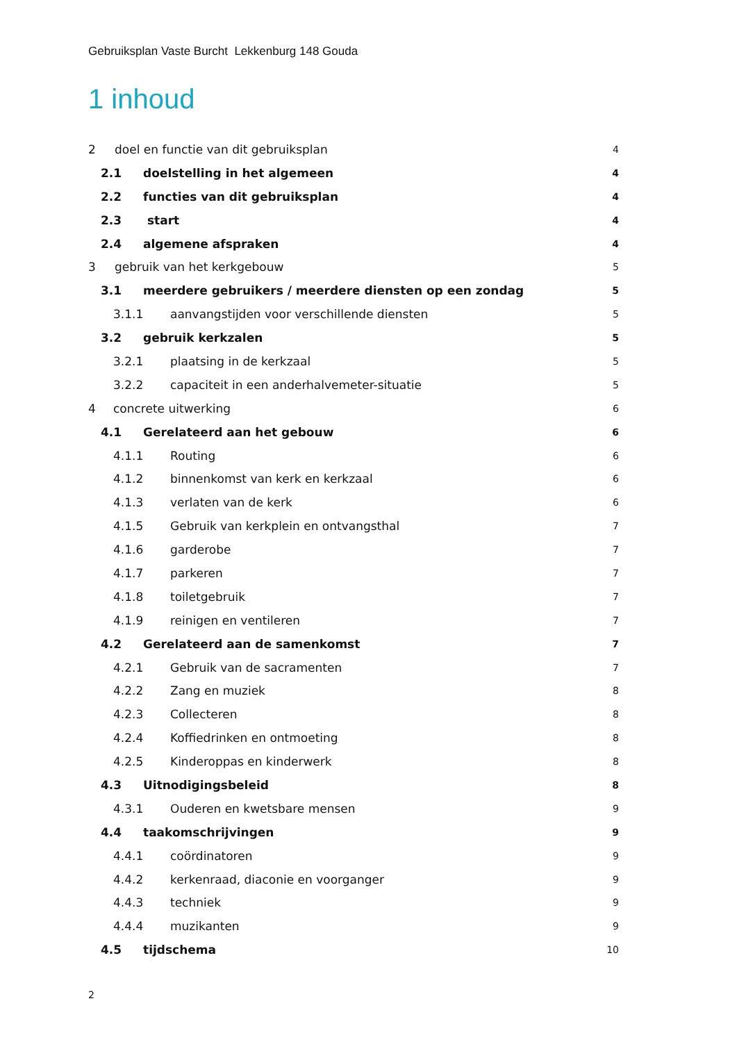Gebruiksplan Vaste Burcht Lekkenburg 148 Gouda
1 inhoud
2 doel en functie van dit gebruiksplan 4
2.1 doelstelling in het algemeen 4
2.2 functies van dit gebruiksplan 4
2.3 start 4
2.4 algemene afspraken 4
3 gebruik van het kerkgebouw 5
3.1 meerdere gebruikers / meerdere diensten op een zondag 5
3.1.1 aanvangstijden voor verschillende diensten 5
3.2 gebruik kerkzalen 5
3.2.1 plaatsing in de kerkzaal 5
3.2.2 capaciteit in een anderhalvemeter-situatie 5
4 concrete uitwerking 6
4.1 Gerelateerd aan het gebouw 6
4.1.1 Routing 6
4.1.2 binnenkomst van kerk en kerkzaal 6
4.1.3 verlaten van de kerk 6
4.1.5 Gebruik van kerkplein en ontvangsthal 7
4.1.6 garderobe 7
4.1.7 parkeren 7
4.1.8 toiletgebruik 7
4.1.9 reinigen en ventileren 7
4.2 Gerelateerd aan de samenkomst 7
4.2.1 Gebruik van de sacramenten 7
4.2.2 Zang en muziek 8
4.2.3 Collecteren 8
4.2.4 Koffiedrinken en ontmoeting 8
4.2.5 Kinderoppas en kinderwerk 8
4.3 Uitnodigingsbeleid 8
4.3.1 Ouderen en kwetsbare mensen 9
4.4 taakomschrijvingen 9
4.4.1 coördinatoren 9
4.4.2 kerkenraad, diaconie en voorganger 9
4.4.3 techniek 9
4.4.4 muzikanten 9
4.5 tijdschema 10
2